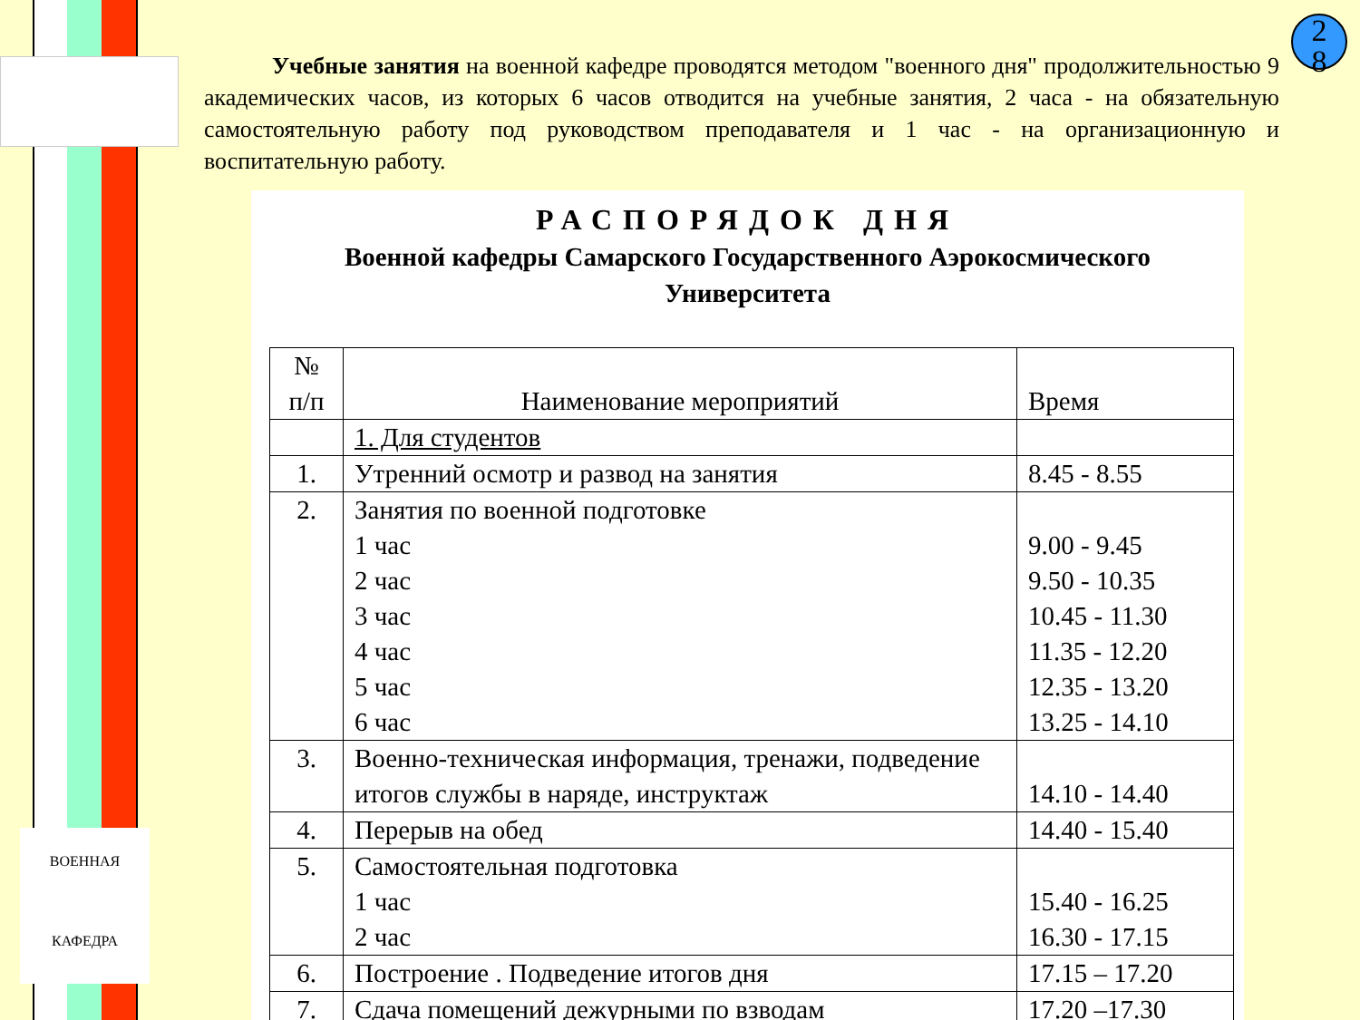ВОЕННАЯ
КАФЕДРА
2
8
Учебные занятия на военной кафедре проводятся методом "военного дня" продолжительностью 9 академических часов, из которых 6 часов отводится на учебные занятия, 2 часа - на обязательную самостоятельную работу под руководством преподавателя и 1 час - на организационную и воспитательную работу.
РАСПОРЯДОК ДНЯ
Военной кафедры Самарского Государственного Аэрокосмического
Университета
| № п/п | Наименование мероприятий | Время |
| --- | --- | --- |
| | 1. Для студентов | |
| 1. | Утренний осмотр и развод на занятия | 8.45 - 8.55 |
| 2. | Занятия по военной подготовке 1 час 2 час 3 час 4 час 5 час 6 час | 9.00 - 9.45 9.50 - 10.35 10.45 - 11.30 11.35 - 12.20 12.35 - 13.20 13.25 - 14.10 |
| 3. | Военно-техническая информация, тренажи, подведение итогов службы в наряде, инструктаж | 14.10 - 14.40 |
| 4. | Перерыв на обед | 14.40 - 15.40 |
| 5. | Самостоятельная подготовка 1 час 2 час | 15.40 - 16.25 16.30 - 17.15 |
| 6. | Построение . Подведение итогов дня | 17.15 – 17.20 |
| 7. | Сдача помещений дежурными по взводам | 17.20 –17.30 |